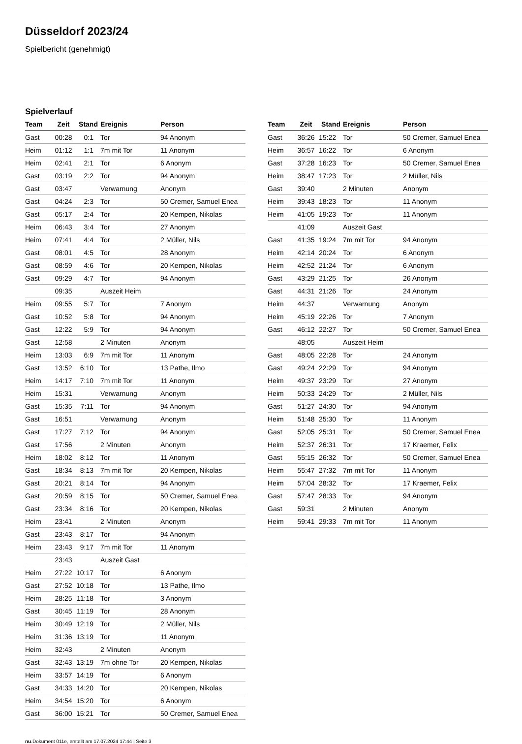Düsseldorf 2023/24
Spielbericht (genehmigt)
Spielverlauf
| Team | Zeit | Stand | Ereignis | Person |
| --- | --- | --- | --- | --- |
| Gast | 00:28 | 0:1 | Tor | 94 Anonym |
| Heim | 01:12 | 1:1 | 7m mit Tor | 11 Anonym |
| Heim | 02:41 | 2:1 | Tor | 6 Anonym |
| Gast | 03:19 | 2:2 | Tor | 94 Anonym |
| Gast | 03:47 | | Verwarnung | Anonym |
| Gast | 04:24 | 2:3 | Tor | 50 Cremer, Samuel Enea |
| Gast | 05:17 | 2:4 | Tor | 20 Kempen, Nikolas |
| Heim | 06:43 | 3:4 | Tor | 27 Anonym |
| Heim | 07:41 | 4:4 | Tor | 2 Müller, Nils |
| Gast | 08:01 | 4:5 | Tor | 28 Anonym |
| Gast | 08:59 | 4:6 | Tor | 20 Kempen, Nikolas |
| Gast | 09:29 | 4:7 | Tor | 94 Anonym |
| | 09:35 | | Auszeit Heim | |
| Heim | 09:55 | 5:7 | Tor | 7 Anonym |
| Gast | 10:52 | 5:8 | Tor | 94 Anonym |
| Gast | 12:22 | 5:9 | Tor | 94 Anonym |
| Gast | 12:58 | | 2 Minuten | Anonym |
| Heim | 13:03 | 6:9 | 7m mit Tor | 11 Anonym |
| Gast | 13:52 | 6:10 | Tor | 13 Pathe, Ilmo |
| Heim | 14:17 | 7:10 | 7m mit Tor | 11 Anonym |
| Heim | 15:31 | | Verwarnung | Anonym |
| Gast | 15:35 | 7:11 | Tor | 94 Anonym |
| Gast | 16:51 | | Verwarnung | Anonym |
| Gast | 17:27 | 7:12 | Tor | 94 Anonym |
| Gast | 17:56 | | 2 Minuten | Anonym |
| Heim | 18:02 | 8:12 | Tor | 11 Anonym |
| Gast | 18:34 | 8:13 | 7m mit Tor | 20 Kempen, Nikolas |
| Gast | 20:21 | 8:14 | Tor | 94 Anonym |
| Gast | 20:59 | 8:15 | Tor | 50 Cremer, Samuel Enea |
| Gast | 23:34 | 8:16 | Tor | 20 Kempen, Nikolas |
| Heim | 23:41 | | 2 Minuten | Anonym |
| Gast | 23:43 | 8:17 | Tor | 94 Anonym |
| Heim | 23:43 | 9:17 | 7m mit Tor | 11 Anonym |
| | 23:43 | | Auszeit Gast | |
| Heim | 27:22 | 10:17 | Tor | 6 Anonym |
| Gast | 27:52 | 10:18 | Tor | 13 Pathe, Ilmo |
| Heim | 28:25 | 11:18 | Tor | 3 Anonym |
| Gast | 30:45 | 11:19 | Tor | 28 Anonym |
| Heim | 30:49 | 12:19 | Tor | 2 Müller, Nils |
| Heim | 31:36 | 13:19 | Tor | 11 Anonym |
| Heim | 32:43 | | 2 Minuten | Anonym |
| Gast | 32:43 | 13:19 | 7m ohne Tor | 20 Kempen, Nikolas |
| Heim | 33:57 | 14:19 | Tor | 6 Anonym |
| Gast | 34:33 | 14:20 | Tor | 20 Kempen, Nikolas |
| Heim | 34:54 | 15:20 | Tor | 6 Anonym |
| Gast | 36:00 | 15:21 | Tor | 50 Cremer, Samuel Enea |
| Team | Zeit | Stand | Ereignis | Person |
| --- | --- | --- | --- | --- |
| Gast | 36:26 | 15:22 | Tor | 50 Cremer, Samuel Enea |
| Heim | 36:57 | 16:22 | Tor | 6 Anonym |
| Gast | 37:28 | 16:23 | Tor | 50 Cremer, Samuel Enea |
| Heim | 38:47 | 17:23 | Tor | 2 Müller, Nils |
| Gast | 39:40 | | 2 Minuten | Anonym |
| Heim | 39:43 | 18:23 | Tor | 11 Anonym |
| Heim | 41:05 | 19:23 | Tor | 11 Anonym |
| | 41:09 | | Auszeit Gast | |
| Gast | 41:35 | 19:24 | 7m mit Tor | 94 Anonym |
| Heim | 42:14 | 20:24 | Tor | 6 Anonym |
| Heim | 42:52 | 21:24 | Tor | 6 Anonym |
| Gast | 43:29 | 21:25 | Tor | 26 Anonym |
| Gast | 44:31 | 21:26 | Tor | 24 Anonym |
| Heim | 44:37 | | Verwarnung | Anonym |
| Heim | 45:19 | 22:26 | Tor | 7 Anonym |
| Gast | 46:12 | 22:27 | Tor | 50 Cremer, Samuel Enea |
| | 48:05 | | Auszeit Heim | |
| Gast | 48:05 | 22:28 | Tor | 24 Anonym |
| Gast | 49:24 | 22:29 | Tor | 94 Anonym |
| Heim | 49:37 | 23:29 | Tor | 27 Anonym |
| Heim | 50:33 | 24:29 | Tor | 2 Müller, Nils |
| Gast | 51:27 | 24:30 | Tor | 94 Anonym |
| Heim | 51:48 | 25:30 | Tor | 11 Anonym |
| Gast | 52:05 | 25:31 | Tor | 50 Cremer, Samuel Enea |
| Heim | 52:37 | 26:31 | Tor | 17 Kraemer, Felix |
| Gast | 55:15 | 26:32 | Tor | 50 Cremer, Samuel Enea |
| Heim | 55:47 | 27:32 | 7m mit Tor | 11 Anonym |
| Heim | 57:04 | 28:32 | Tor | 17 Kraemer, Felix |
| Gast | 57:47 | 28:33 | Tor | 94 Anonym |
| Gast | 59:31 | | 2 Minuten | Anonym |
| Heim | 59:41 | 29:33 | 7m mit Tor | 11 Anonym |
nu.Dokument 011e, erstellt am 17.07.2024 17:44 | Seite 3